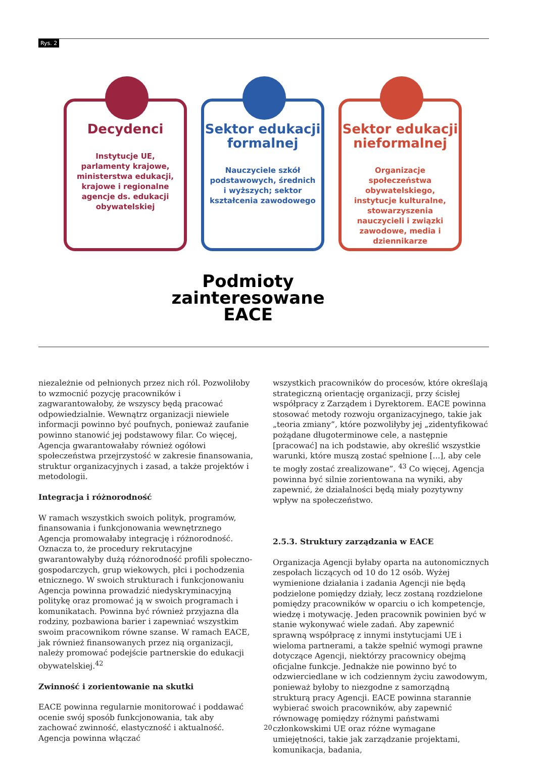Rys. 2
Decydenci
Instytucje UE, parlamenty krajowe, ministerstwa edukacji, krajowe i regionalne agencje ds. edukacji obywatelskiej
Sektor edukacji formalnej
Nauczyciele szkół podstawowych, średnich i wyższych; sektor kształcenia zawodowego
Sektor edukacji nieformalnej
Organizacje społeczeństwa obywatelskiego, instytucje kulturalne, stowarzyszenia nauczycieli i związki zawodowe, media i dziennikarze
Podmioty zainteresowane EACE
niezależnie od pełnionych przez nich ról. Pozwoliłoby to wzmocnić pozycję pracowników i zagwarantowałoby, że wszyscy będą pracować odpowiedzialnie. Wewnątrz organizacji niewiele informacji powinno być poufnych, ponieważ zaufanie powinno stanowić jej podstawowy filar. Co więcej, Agencja gwarantowałaby również ogółowi społeczeństwa przejrzystość w zakresie finansowania, struktur organizacyjnych i zasad, a także projektów i metodologii.
Integracja i różnorodność
W ramach wszystkich swoich polityk, programów, finansowania i funkcjonowania wewnętrznego Agencja promowałaby integrację i różnorodność. Oznacza to, że procedury rekrutacyjne gwarantowałyby dużą różnorodność profili społeczno-gospodarczych, grup wiekowych, płci i pochodzenia etnicznego. W swoich strukturach i funkcjonowaniu Agencja powinna prowadzić niedyskryminacyjną politykę oraz promować ją w swoich programach i komunikatach. Powinna być również przyjazna dla rodziny, pozbawiona barier i zapewniać wszystkim swoim pracownikom równe szanse. W ramach EACE, jak również finansowanych przez nią organizacji, należy promować podejście partnerskie do edukacji obywatelskiej.<sup>42</sup>
Zwinność i zorientowanie na skutki
EACE powinna regularnie monitorować i poddawać ocenie swój sposób funkcjonowania, tak aby zachować zwinność, elastyczność i aktualność. Agencja powinna włączać
wszystkich pracowników do procesów, które określają strategiczną orientację organizacji, przy ścisłej współpracy z Zarządem i Dyrektorem. EACE powinna stosować metody rozwoju organizacyjnego, takie jak „teoria zmiany”, które pozwoliłyby jej „zidentyfikować pożądane długoterminowe cele, a następnie [pracować] na ich podstawie, aby określić wszystkie warunki, które muszą zostać spełnione [...], aby cele te mogły zostać zrealizowane”. <sup>43</sup> Co więcej, Agencja powinna być silnie zorientowana na wyniki, aby zapewnić, że działalności będą miały pozytywny wpływ na społeczeństwo.
2.5.3. Struktury zarządzania w EACE
Organizacja Agencji byłaby oparta na autonomicznych zespołach liczących od 10 do 12 osób. Wyżej wymienione działania i zadania Agencji nie będą podzielone pomiędzy działy, lecz zostaną rozdzielone pomiędzy pracowników w oparciu o ich kompetencje, wiedzę i motywację. Jeden pracownik powinien być w stanie wykonywać wiele zadań. Aby zapewnić sprawną współpracę z innymi instytucjami UE i wieloma partnerami, a także spełnić wymogi prawne dotyczące Agencji, niektórzy pracownicy obejmą oficjalne funkcje. Jednakże nie powinno być to odzwierciedlane w ich codziennym życiu zawodowym, ponieważ byłoby to niezgodne z samorządną strukturą pracy Agencji. EACE powinna starannie wybierać swoich pracowników, aby zapewnić równowagę pomiędzy różnymi państwami członkowskimi UE oraz różne wymagane umiejętności, takie jak zarządzanie projektami, komunikacja, badania,
20